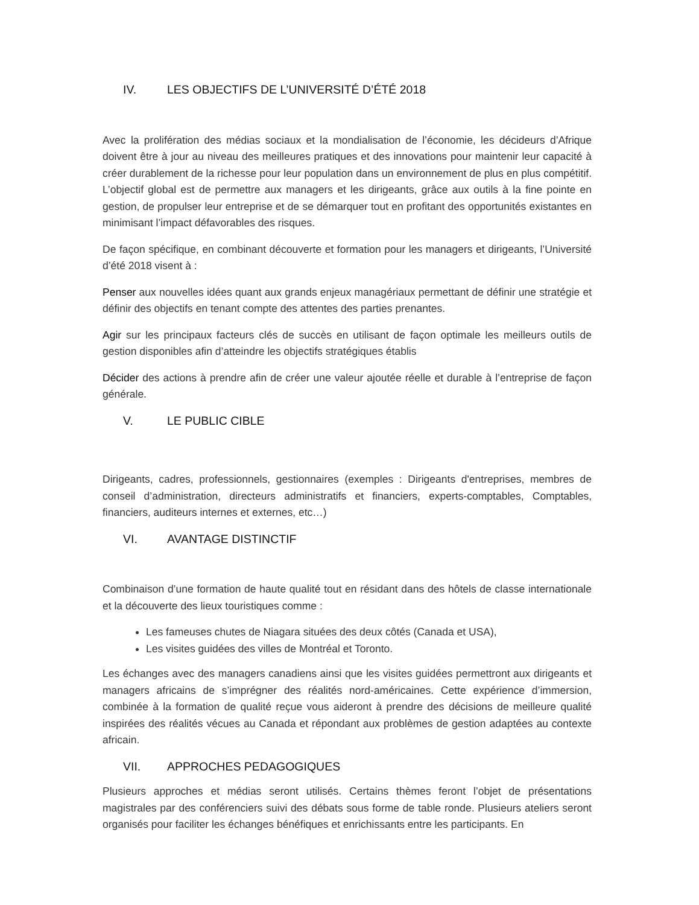IV. LES OBJECTIFS DE L’UNIVERSITÉ D’ÉTÉ 2018
Avec la prolifération des médias sociaux et la mondialisation de l’économie, les décideurs d’Afrique doivent être à jour au niveau des meilleures pratiques et des innovations pour maintenir leur capacité à créer durablement de la richesse pour leur population dans un environnement de plus en plus compétitif. L’objectif global est de permettre aux managers et les dirigeants, grâce aux outils à la fine pointe en gestion, de propulser leur entreprise et de se démarquer tout en profitant des opportunités existantes en minimisant l’impact défavorables des risques.
De façon spécifique, en combinant découverte et formation pour les managers et dirigeants, l’Université d’été 2018 visent à :
Penser aux nouvelles idées quant aux grands enjeux managériaux permettant de définir une stratégie et définir des objectifs en tenant compte des attentes des parties prenantes.
Agir sur les principaux facteurs clés de succès en utilisant de façon optimale les meilleurs outils de gestion disponibles afin d’atteindre les objectifs stratégiques établis
Décider des actions à prendre afin de créer une valeur ajoutée réelle et durable à l’entreprise de façon générale.
V. LE PUBLIC CIBLE
Dirigeants, cadres, professionnels, gestionnaires (exemples : Dirigeants d'entreprises, membres de conseil d’administration, directeurs administratifs et financiers, experts-comptables, Comptables, financiers, auditeurs internes et externes, etc…)
VI. AVANTAGE DISTINCTIF
Combinaison d’une formation de haute qualité tout en résidant dans des hôtels de classe internationale et la découverte des lieux touristiques comme :
Les fameuses chutes de Niagara situées des deux côtés (Canada et USA),
Les visites guidées des villes de Montréal et Toronto.
Les échanges avec des managers canadiens ainsi que les visites guidées permettront aux dirigeants et managers africains de s’imprégner des réalités nord-américaines. Cette expérience d’immersion, combinée à la formation de qualité reçue vous aideront à prendre des décisions de meilleure qualité inspirées des réalités vécues au Canada et répondant aux problèmes de gestion adaptées au contexte africain.
VII. APPROCHES PEDAGOGIQUES
Plusieurs approches et médias seront utilisés. Certains thèmes feront l’objet de présentations magistrales par des conférenciers suivi des débats sous forme de table ronde. Plusieurs ateliers seront organisés pour faciliter les échanges bénéfiques et enrichissants entre les participants. En